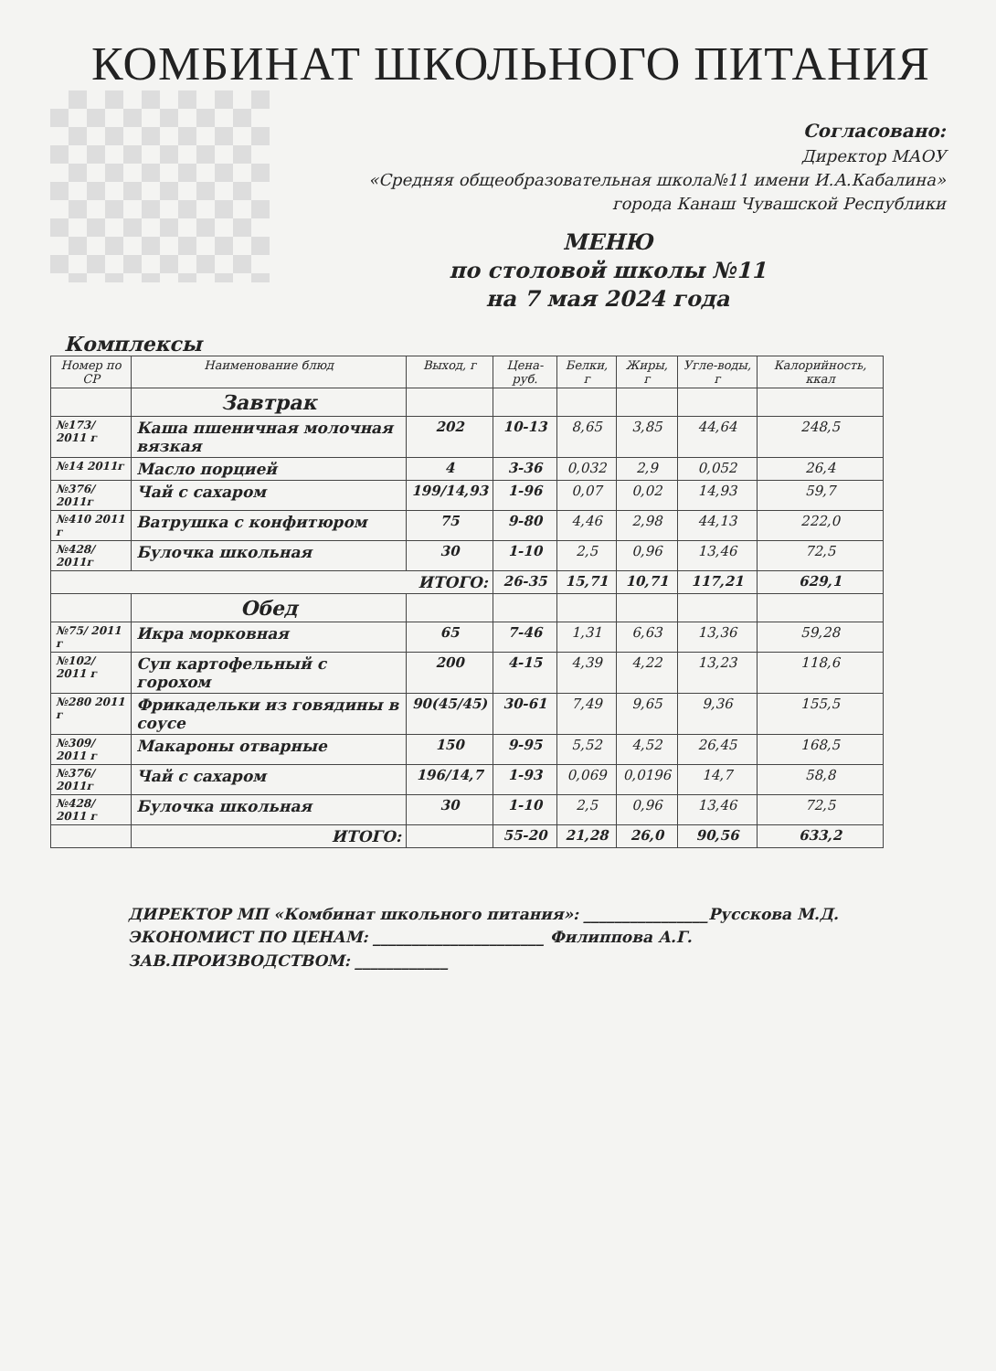КОМБИНАТ ШКОЛЬНОГО ПИТАНИЯ
Согласовано:
Директор МАОУ
«Средняя общеобразовательная школа№11 имени И.А.Кабалина»
города Канаш Чувашской Республики
МЕНЮ
по столовой школы №11
на 7 мая 2024 года
Комплексы
| Номер по СР | Наименование блюд | Выход, г | Цена-руб. | Белки, г | Жиры, г | Угле-воды, г | Калорийность, ккал |
| --- | --- | --- | --- | --- | --- | --- | --- |
| | Завтрак | | | | | | |
| №173/ 2011 г | Каша пшеничная молочная вязкая | 202 | 10-13 | 8,65 | 3,85 | 44,64 | 248,5 |
| №14 2011г | Масло порцией | 4 | 3-36 | 0,032 | 2,9 | 0,052 | 26,4 |
| №376/ 2011г | Чай с сахаром | 199/14,93 | 1-96 | 0,07 | 0,02 | 14,93 | 59,7 |
| №410 2011 г | Ватрушка с конфитюром | 75 | 9-80 | 4,46 | 2,98 | 44,13 | 222,0 |
| №428/ 2011г | Булочка школьная | 30 | 1-10 | 2,5 | 0,96 | 13,46 | 72,5 |
| ИТОГО: | | | 26-35 | 15,71 | 10,71 | 117,21 | 629,1 |
| | Обед | | | | | | |
| №75/ 2011 г | Икра морковная | 65 | 7-46 | 1,31 | 6,63 | 13,36 | 59,28 |
| №102/ 2011 г | Суп картофельный с горохом | 200 | 4-15 | 4,39 | 4,22 | 13,23 | 118,6 |
| №280 2011 г | Фрикадельки из говядины в соусе | 90(45/45) | 30-61 | 7,49 | 9,65 | 9,36 | 155,5 |
| №309/ 2011 г | Макароны отварные | 150 | 9-95 | 5,52 | 4,52 | 26,45 | 168,5 |
| №376/ 2011г | Чай с сахаром | 196/14,7 | 1-93 | 0,069 | 0,0196 | 14,7 | 58,8 |
| №428/ 2011 г | Булочка школьная | 30 | 1-10 | 2,5 | 0,96 | 13,46 | 72,5 |
| | ИТОГО: | | 55-20 | 21,28 | 26,0 | 90,56 | 633,2 |
ДИРЕКТОР МП «Комбинат школьного питания»: ________________Русскова М.Д.
ЭКОНОМИСТ ПО ЦЕНАМ: ______________________ Филиппова А.Г.
ЗАВ.ПРОИЗВОДСТВОМ: ____________